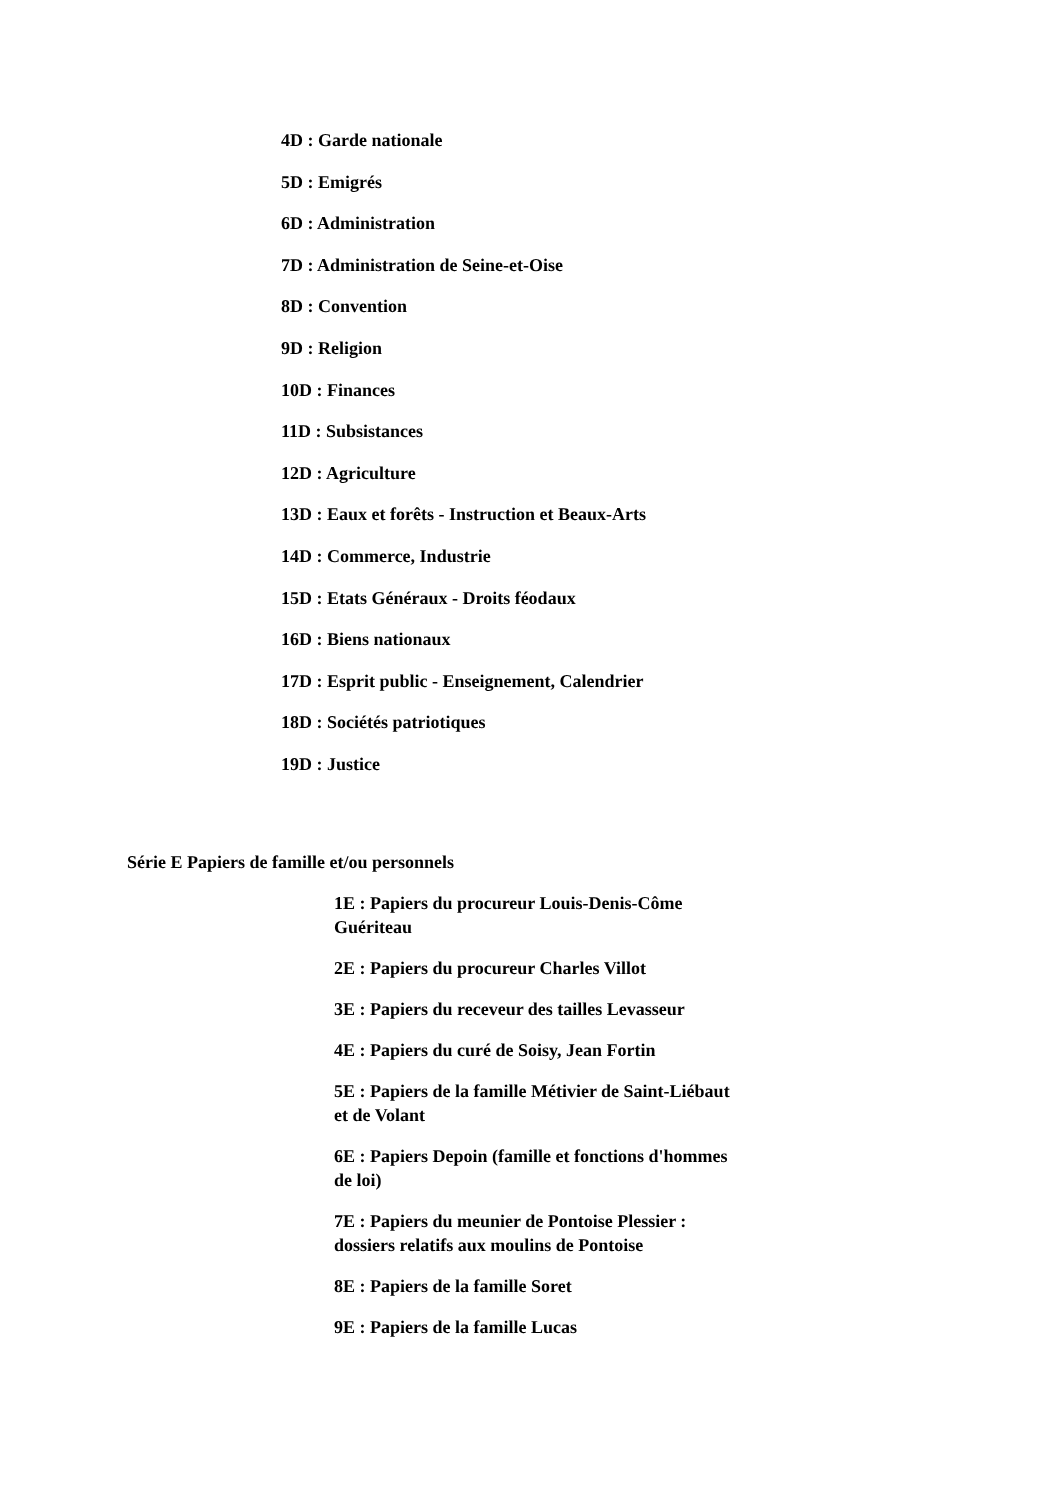4D : Garde nationale
5D : Emigrés
6D : Administration
7D : Administration de Seine-et-Oise
8D : Convention
9D : Religion
10D : Finances
11D : Subsistances
12D : Agriculture
13D : Eaux et forêts - Instruction et Beaux-Arts
14D : Commerce, Industrie
15D : Etats Généraux - Droits féodaux
16D : Biens nationaux
17D : Esprit public - Enseignement, Calendrier
18D : Sociétés patriotiques
19D : Justice
Série E Papiers de famille et/ou personnels
1E : Papiers du procureur Louis-Denis-Côme Guériteau
2E : Papiers du procureur Charles Villot
3E : Papiers du receveur des tailles Levasseur
4E : Papiers du curé de Soisy, Jean Fortin
5E : Papiers de la famille Métivier de Saint-Liébaut et de Volant
6E : Papiers Depoin (famille et fonctions d'hommes de loi)
7E : Papiers du meunier de Pontoise Plessier : dossiers relatifs aux moulins de Pontoise
8E : Papiers de la famille Soret
9E : Papiers de la famille Lucas